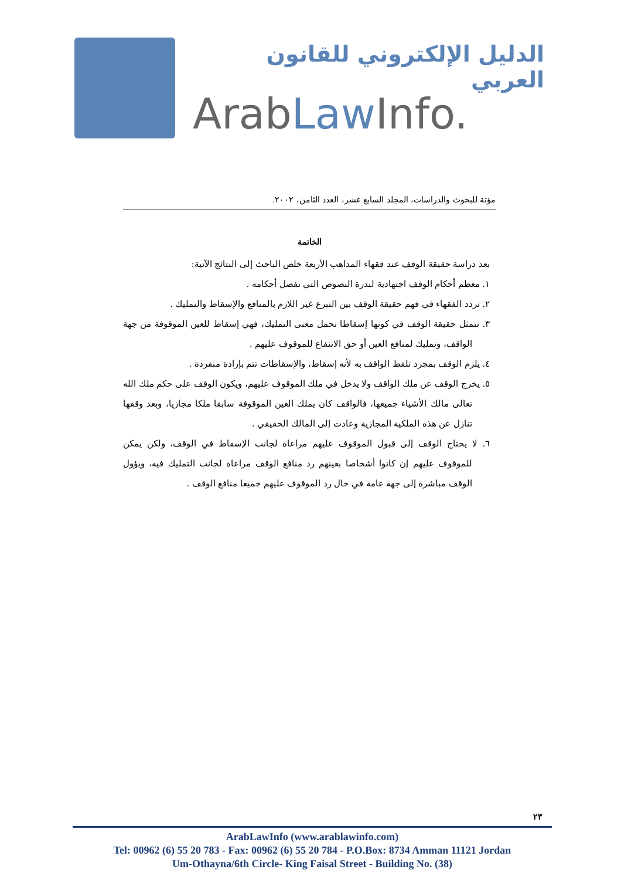الدليل الإلكتروني للقانون العربي
ArabLaw Info.
مؤتة للبحوث والدراسات، المجلد السابع عشر، العدد الثامن، ٢٠٠٢.
الخاتمة
بعد دراسة حقيقة الوقف عند فقهاء المذاهب الأربعة خلص الباحث إلى النتائج الآتية:
١. معظم أحكام الوقف اجتهادية لندرة النصوص التي تفصل أحكامه .
٢. تردد الفقهاء في فهم حقيقة الوقف بين التبرع غير اللازم بالمنافع والإسقاط والتمليك .
٣. تتمثل حقيقة الوقف في كونها إسقاطا تحمل معنى التمليك، فهي إسقاط للعين الموقوفة من جهة الواقف، وتمليك لمنافع العين أو حق الانتفاع للموقوف عليهم .
٤. يلزم الوقف بمجرد تلفظ الواقف به لأنه إسقاط، والإسقاطات تتم بإرادة منفردة .
٥. يخرج الوقف عن ملك الواقف ولا يدخل في ملك الموقوف عليهم، ويكون الوقف على حكم ملك الله تعالى مالك الأشياء جميعها، فالواقف كان يملك العين الموقوفة سابقا ملكا مجازيا، وبعد وقفها تنازل عن هذه الملكية المجازية وعادت إلى المالك الحقيقي .
٦. لا يحتاج الوقف إلى قبول الموقوف عليهم مراعاة لجانب الإسقاط في الوقف، ولكن يمكن للموقوف عليهم إن كانوا أشخاصا بعينهم رد منافع الوقف مراعاة لجانب التمليك فيه، ويؤول الوقف مباشرة إلى جهة عامة في حال رد الموقوف عليهم جميعا منافع الوقف .
٢٣
ArabLawInfo (www.arablawinfo.com)
Tel: 00962 (6) 55 20 783 - Fax: 00962 (6) 55 20 784 - P.O.Box: 8734 Amman 11121 Jordan
Um-Othayna/6th Circle- King Faisal Street - Building No. (38)